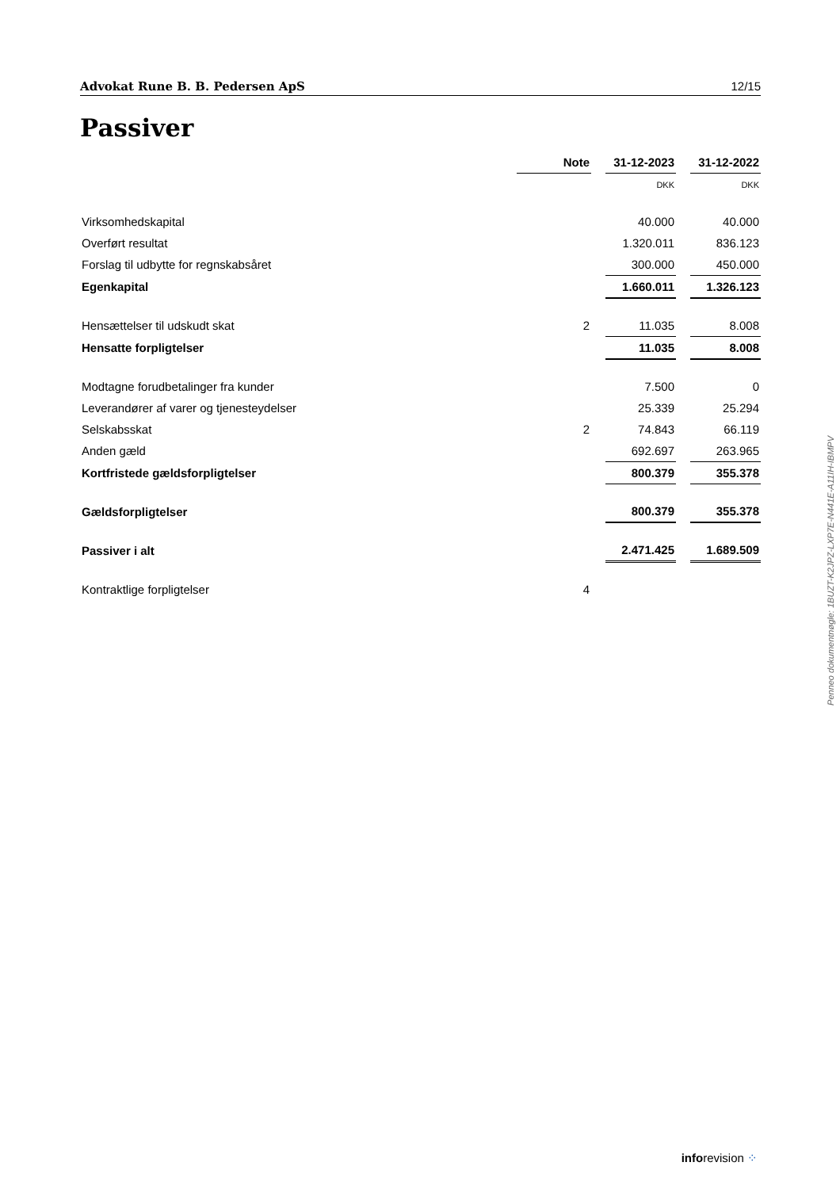Advokat Rune B. B. Pedersen ApS 12/15
Passiver
| | Note | | 31-12-2023 | | 31-12-2022 |
| | | | DKK | | DKK |
| Virksomhedskapital | | | 40.000 | | 40.000 |
| Overført resultat | | | 1.320.011 | | 836.123 |
| Forslag til udbytte for regnskabsåret | | | 300.000 | | 450.000 |
| Egenkapital | | | 1.660.011 | | 1.326.123 |
| Hensættelser til udskudt skat | 2 | | 11.035 | | 8.008 |
| Hensatte forpligtelser | | | 11.035 | | 8.008 |
| Modtagne forudbetalinger fra kunder | | | 7.500 | | 0 |
| Leverandører af varer og tjenesteydelser | | | 25.339 | | 25.294 |
| Selskabsskat | 2 | | 74.843 | | 66.119 |
| Anden gæld | | | 692.697 | | 263.965 |
| Kortfristede gældsforpligtelser | | | 800.379 | | 355.378 |
| Gældsforpligtelser | | | 800.379 | | 355.378 |
| Passiver i alt | | | 2.471.425 | | 1.689.509 |
| Kontraktlige forpligtelser | 4 | | | | |
Penneo dokumentnøgle: 1BUZT-K2JPZ-LXP7E-N441E-A11IH-IBMPV
inforevision ⁘